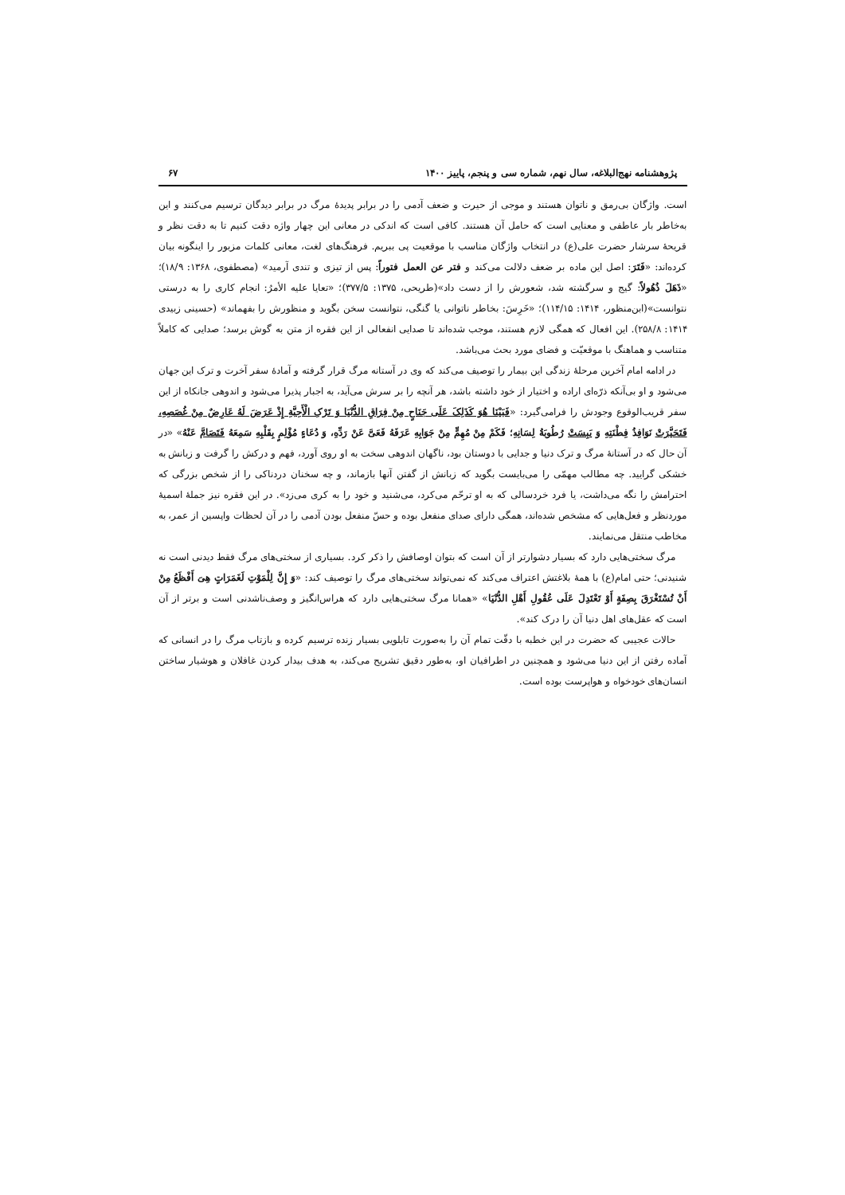پژوهشنامه نهج‌البلاغه، سال نهم، شماره سی و پنجم، پاییز ۱۴۰۰ ۶۷
است. واژگان بی‌رمق و ناتوان هستند و موجی از حیرت و ضعف آدمی را در برابر پدیدهٔ مرگ در برابر دیدگان ترسیم می‌کنند و این به‌خاطر بار عاطفی و معنایی است که حامل آن هستند. کافی است که اندکی در معانی این چهار واژه دقت کنیم تا به دقت نظر و قریحهٔ سرشار حضرت علی(ع) در انتخاب واژگان مناسب با موقعیت پی ببریم. فرهنگ‌های لغت، معانی کلمات مزبور را اینگونه بیان کرده‌اند: «فَتَرَ: اصل این ماده بر ضعف دلالت می‌کند و فتر عن العمل فتوراً: پس از تیزی و تندی آرمید» (مصطفوی، ۱۳۶۸: ۱۸/۹)؛ «ذَهَلَ ذُهُولاً: گیج و سرگشته شد، شعورش را از دست داد»(طریحی، ۱۳۷۵: ۳۷۷/۵)؛ «تعایا علیه الأمرُ: انجام کاری را به درستی نتوانست»(ابن‌منظور، ۱۴۱۴: ۱۱۴/۱۵)؛ «خَرِسَ: بخاطر ناتوانی یا گنگی، نتوانست سخن بگوید و منظورش را بفهماند» (حسینی زبیدی ۱۴۱۴: ۲۵۸/۸). این افعال که همگی لازم هستند، موجب شده‌اند تا صدایی انفعالی از این فقره از متن به گوش برسد؛ صدایی که کاملاً متناسب و هماهنگ با موقعیّت و فضای مورد بحث می‌باشد.
در ادامه امام آخرین مرحلهٔ زندگی این بیمار را توصیف می‌کند که وی در آستانه مرگ قرار گرفته و آمادهٔ سفر آخرت و ترک این جهان می‌شود و او بی‌آنکه ذرّه‌ای اراده و اختیار از خود داشته باشد، هر آنچه را بر سرش می‌آید، به اجبار پذیرا می‌شود و اندوهی جانکاه از این سفر قریب‌الوقوع وجودش را فرامی‌گیرد: «فَبَیْنَا هُوَ کَذَلِکَ عَلَی جَنَاحٍ مِنْ فِرَاقِ الدُّنْیَا وَ تَرْکِ الْأَحِبَّةِ إِذْ عَرَضَ لَهُ عَارِضٌ مِنْ غُصَصِهِ، فَتَحَیَّرَتْ نَوَافِذُ فِطْنَتِهِ وَ یَبِسَتْ رُطُوبَةُ لِسَانِهِ؛ فَکَمْ مِنْ مُهِمٍّ مِنْ جَوَابِهِ عَرَفَهُ فَعَیَّ عَنْ رَدِّهِ، وَ دُعَاءٍ مُؤْلِمٍ بِقَلْبِهِ سَمِعَهُ فَتَصَامَّ عَنْهُ» «در آن حال که در آستانهٔ مرگ و ترک دنیا و جدایی با دوستان بود، ناگهان اندوهی سخت به او روی آورد، فهم و درکش را گرفت و زبانش به خشکی گرایید. چه مطالب مهمّی را می‌بایست بگوید که زبانش از گفتن آنها بازماند، و چه سخنان دردناکی را از شخص بزرگی که احترامش را نگه می‌داشت، یا فرد خردسالی که به او ترحّم می‌کرد، می‌شنید و خود را به کری می‌زد». در این فقره نیز جملهٔ اسمیهٔ موردنظر و فعل‌هایی که مشخص شده‌اند، همگی دارای صدای منفعل بوده و حسّ منفعل بودن آدمی را در آن لحظات واپسین از عمر، به مخاطب منتقل می‌نمایند.
مرگ سختی‌هایی دارد که بسیار دشوارتر از آن است که بتوان اوصافش را ذکر کرد. بسیاری از سختی‌های مرگ فقط دیدنی است نه شنیدنی؛ حتی امام(ع) با همهٔ بلاغتش اعتراف می‌کند که نمی‌تواند سختی‌های مرگ را توصیف کند: «وَ إِنَّ لِلْمَوْتِ لَغَمَرَاتٍ هِیَ أَفْظَعُ مِنْ أَنْ تُسْتَغْرَقَ بِصِفَةٍ أَوْ تَعْتَدِلَ عَلَی عُقُولِ أَهْلِ الدُّنْیَا» «همانا مرگ سختی‌هایی دارد که هراس‌انگیز و وصف‌ناشدنی است و برتر از آن است که عقل‌های اهل دنیا آن را درک کند».
حالات عجیبی که حضرت در این خطبه با دقّت تمام آن را به‌صورت تابلویی بسیار زنده ترسیم کرده و بازتاب مرگ را در انسانی که آماده رفتن از این دنیا می‌شود و همچنین در اطرافیان او، به‌طور دقیق تشریح می‌کند، به هدف بیدار کردن غافلان و هوشیار ساختن انسان‌های خودخواه و هواپرست بوده است.